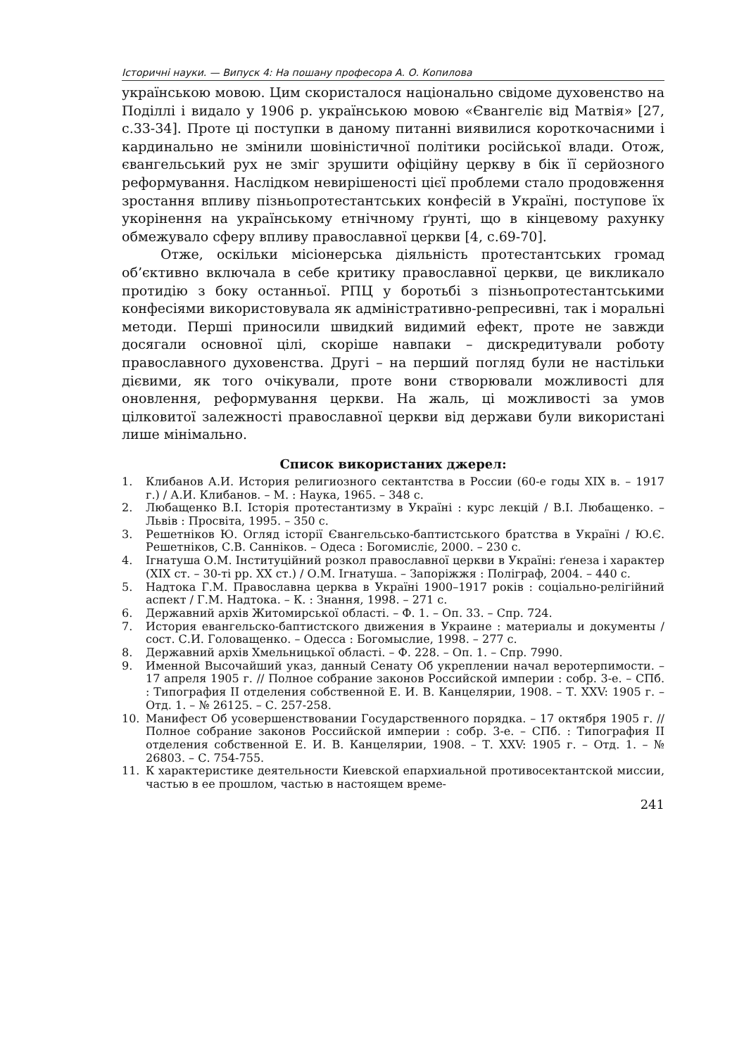Історичні науки. — Випуск 4: На пошану професора А. О. Копилова
українською мовою. Цим скористалося національно свідоме духовенство на Поділлі і видало у 1906 р. українською мовою «Євангеліє від Матвія» [27, с.33-34]. Проте ці поступки в даному питанні виявилися короткочасними і кардинально не змінили шовіністичної політики російської влади. Отож, євангельський рух не зміг зрушити офіційну церкву в бік її серйозного реформування. Наслідком невирішеності цієї проблеми стало продовження зростання впливу пізньопротестантських конфесій в Україні, поступове їх укорінення на українському етнічному ґрунті, що в кінцевому рахунку обмежувало сферу впливу православної церкви [4, с.69-70].
Отже, оскільки місіонерська діяльність протестантських громад об’єктивно включала в себе критику православної церкви, це викликало протидію з боку останньої. РПЦ у боротьбі з пізньопротестантськими конфесіями використовувала як адміністративно-репресивні, так і моральні методи. Перші приносили швидкий видимий ефект, проте не завжди досягали основної цілі, скоріше навпаки – дискредитували роботу православного духовенства. Другі – на перший погляд були не настільки дієвими, як того очікували, проте вони створювали можливості для оновлення, реформування церкви. На жаль, ці можливості за умов цілковитої залежності православної церкви від держави були використані лише мінімально.
Список використаних джерел:
1. Клибанов А.И. История религиозного сектантства в России (60-е годы XIX в. – 1917 г.) / А.И. Клибанов. – М. : Наука, 1965. – 348 с.
2. Любащенко В.І. Історія протестантизму в Україні : курс лекцій / В.І. Любащенко. – Львів : Просвіта, 1995. – 350 с.
3. Решетніков Ю. Огляд історії Євангельсько-баптистського братства в Україні / Ю.Є. Решетніков, С.В. Санніков. – Одеса : Богомисліє, 2000. – 230 с.
4. Ігнатуша О.М. Інституційний розкол православної церкви в Україні: ґенеза і характер (XIX ст. – 30-ті рр. XX ст.) / О.М. Ігнатуша. – Запоріжжя : Поліграф, 2004. – 440 с.
5. Надтока Г.М. Православна церква в Україні 1900–1917 років : соціально-релігійний аспект / Г.М. Надтока. – К. : Знання, 1998. – 271 с.
6. Державний архів Житомирської області. – Ф. 1. – Оп. 33. – Спр. 724.
7. История евангельско-баптистского движения в Украине : материалы и документы / сост. С.И. Головащенко. – Одесса : Богомыслие, 1998. – 277 с.
8. Державний архів Хмельницької області. – Ф. 228. – Оп. 1. – Спр. 7990.
9. Именной Высочайший указ, данный Сенату Об укреплении начал веротерпимости. – 17 апреля 1905 г. // Полное собрание законов Российской империи : собр. 3-е. – СПб. : Типография II отделения собственной Е. И. В. Канцелярии, 1908. – Т. XXV: 1905 г. – Отд. 1. – № 26125. – С. 257-258.
10. Манифест Об усовершенствовании Государственного порядка. – 17 октября 1905 г. // Полное собрание законов Российской империи : собр. 3-е. – СПб. : Типография II отделения собственной Е. И. В. Канцелярии, 1908. – Т. XXV: 1905 г. – Отд. 1. – № 26803. – С. 754-755.
11. К характеристике деятельности Киевской епархиальной противосектантской миссии, частью в ее прошлом, частью в настоящем време-
241